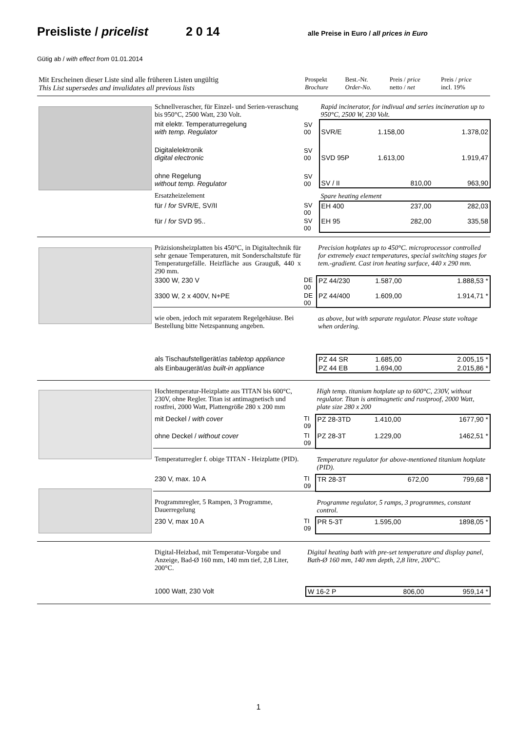Preisliste / pricelist 2 0 14 alle Preise in Euro / all prices in Euro
Gütig ab / with effect from 01.01.2014
| Mit Erscheinen dieser Liste sind alle früheren Listen ungültig This List supersedes and invalidates all previous lists | Prospekt Brochure | Best.-Nr. Order-No. | Preis / price netto / net | Preis / price incl. 19% |
| | Schnellverascher, für Einzel- und Serien-veraschung bis 950°C, 2500 Watt, 230 Volt. | | Rapid incinerator, for indivual and series incineration up to 950°C, 2500 W, 230 Volt. | | |
| | mit elektr. Temperaturregelung with temp. Regulator | SV 00 | SVR/E | 1.158,00 | 1.378,02 |
| | Digitalelektronik digital electronic | SV 00 | SVD 95P | 1.613,00 | 1.919,47 |
| | ohne Regelung without temp. Regulator | SV 00 | SV / II | 810,00 | 963,90 |
| | Ersatzheizelement | | Spare heating element | | |
| | für / for SVR/E, SV/II | SV 00 | EH 400 | 237,00 | 282,03 |
| | für / for SVD 95.. | SV 00 | EH 95 | 282,00 | 335,58 |
| | Präzisionsheizplatten bis 450°C, in Digitaltechnik für sehr genaue Temperaturen, mit Sonderschaltstufe für Temperaturgefälle. Heizfläche aus Grauguß, 440 x 290 mm. | | Precision hotplates up to 450°C. microprocessor controlled for extremely exact temperatures, special switching stages for tem.-gradient. Cast iron heating surface, 440 x 290 mm. | | |
| | 3300 W, 230 V | DE 00 | PZ 44/230 | 1.587,00 | 1.888,53 * |
| | 3300 W, 2 x 400V, N+PE | DE 00 | PZ 44/400 | 1.609,00 | 1.914,71 * |
| | wie oben, jedoch mit separatem Regelgehäuse. Bei Bestellung bitte Netzspannung angeben. | | as above, but with separate regulator. Please state voltage when ordering. | | |
| | als Tischaufstellgerät/ as tabletop appliance | | PZ 44 SR | 1.685,00 | 2.005,15 * |
| | als Einbaugerät/ as built-in appliance | | PZ 44 EB | 1.694,00 | 2.015,86 * |
| | Hochtemperatur-Heizplatte aus TITAN bis 600°C, 230V, ohne Regler. Titan ist antimagnetisch und rostfrei, 2000 Watt, Plattengröße 280 x 200 mm | | High temp. titanium hotplate up to 600°C, 230V, without regulator. Titan is antimagnetic and rustproof, 2000 Watt, plate size 280 x 200 | | |
| | mit Deckel / with cover | TI 09 | PZ 28-3TD | 1.410,00 | 1677,90 * |
| | ohne Deckel / without cover | TI 09 | PZ 28-3T | 1.229,00 | 1462,51 * |
| | Temperaturregler f. obige TITAN - Heizplatte (PID). | | Temperature regulator for above-mentioned titanium hotplate (PID). | | |
| | 230 V, max. 10 A | TI 09 | TR 28-3T | 672,00 | 799,68 * |
| | Programmregler, 5 Rampen, 3 Programme, Dauerregelung | | Programme regulator, 5 ramps, 3 programmes, constant control. | | |
| | 230 V, max 10 A | TI 09 | PR 5-3T | 1.595,00 | 1898,05 * |
| | Digital-Heizbad, mit Temperatur-Vorgabe und Anzeige, Bad-Ø 160 mm, 140 mm tief, 2,8 Liter, 200°C. | | Digital heating bath with pre-set temperature and display panel, Bath-Ø 160 mm, 140 mm depth, 2,8 litre, 200°C. | | |
| | 1000 Watt, 230 Volt | | W 16-2 P | 806,00 | 959,14 * |
1